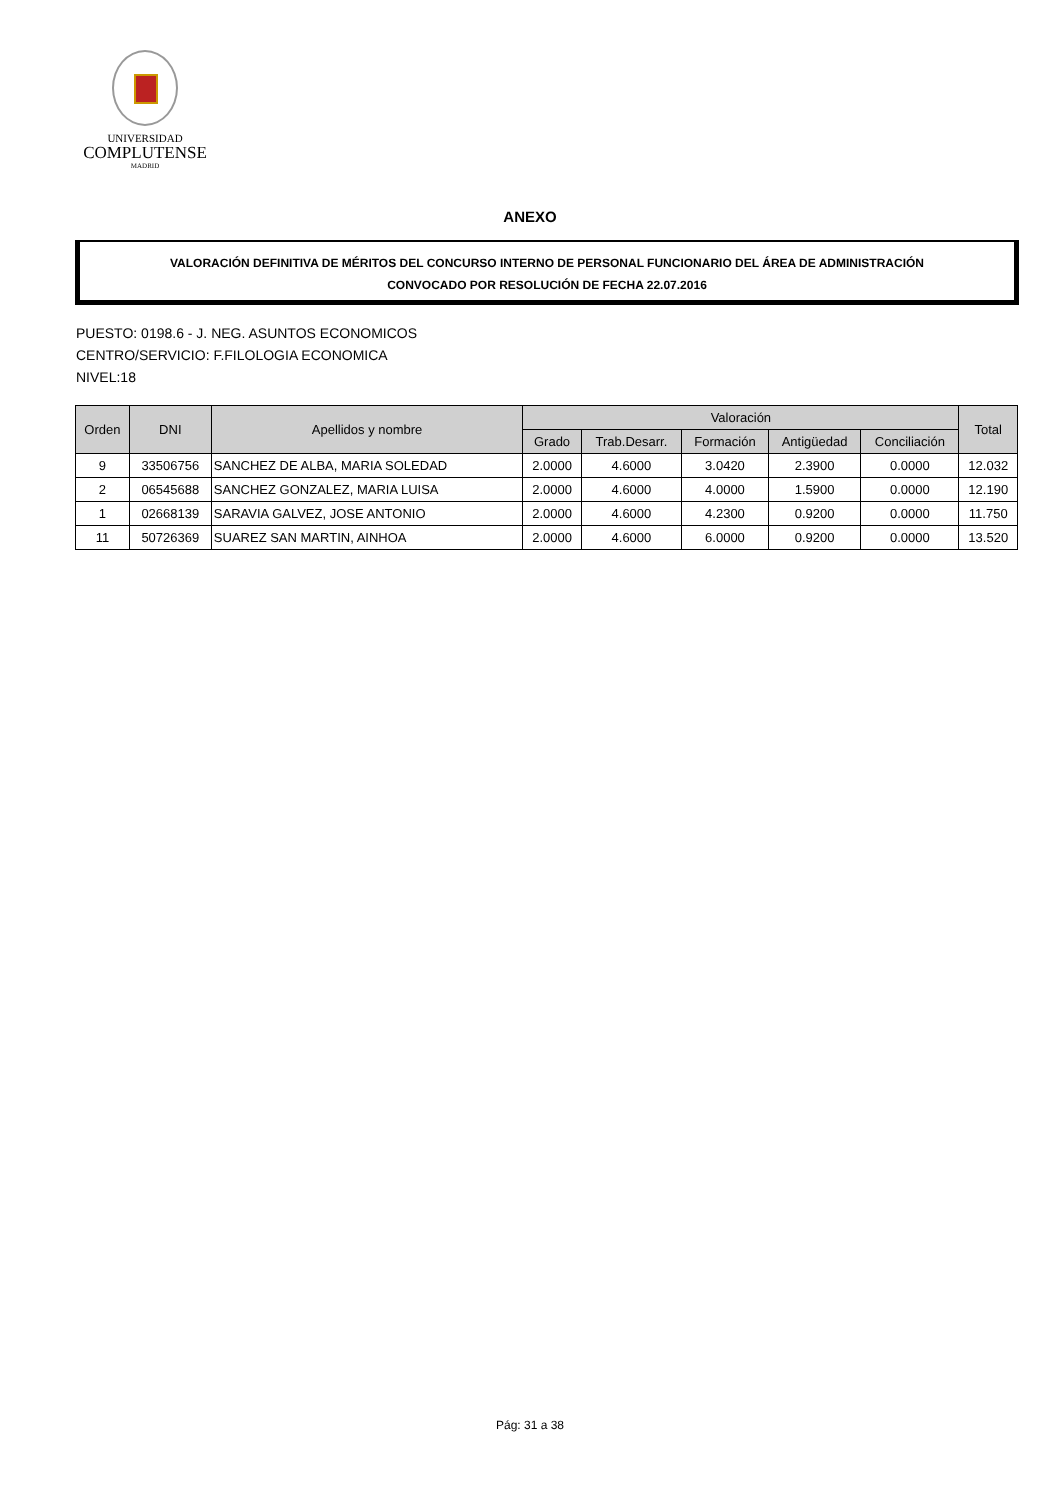UNIVERSIDAD
COMPLUTENSE
MADRID
ANEXO
VALORACIÓN DEFINITIVA DE MÉRITOS DEL CONCURSO INTERNO DE PERSONAL FUNCIONARIO DEL ÁREA DE ADMINISTRACIÓN
CONVOCADO POR RESOLUCIÓN DE FECHA 22.07.2016
PUESTO: 0198.6 - J. NEG. ASUNTOS ECONOMICOS
CENTRO/SERVICIO: F.FILOLOGIA ECONOMICA
NIVEL:18
| Orden | DNI | Apellidos y nombre | Valoración | | | | | Total |
| --- | --- | --- | --- | --- | --- | --- | --- | --- |
| | | | Grado | Trab.Desarr. | Formación | Antigüedad | Conciliación | |
| 9 | 33506756 | SANCHEZ DE ALBA, MARIA SOLEDAD | 2.0000 | 4.6000 | 3.0420 | 2.3900 | 0.0000 | 12.032 |
| 2 | 06545688 | SANCHEZ GONZALEZ, MARIA LUISA | 2.0000 | 4.6000 | 4.0000 | 1.5900 | 0.0000 | 12.190 |
| 1 | 02668139 | SARAVIA GALVEZ, JOSE ANTONIO | 2.0000 | 4.6000 | 4.2300 | 0.9200 | 0.0000 | 11.750 |
| 11 | 50726369 | SUAREZ SAN MARTIN, AINHOA | 2.0000 | 4.6000 | 6.0000 | 0.9200 | 0.0000 | 13.520 |
Pág: 31 a 38